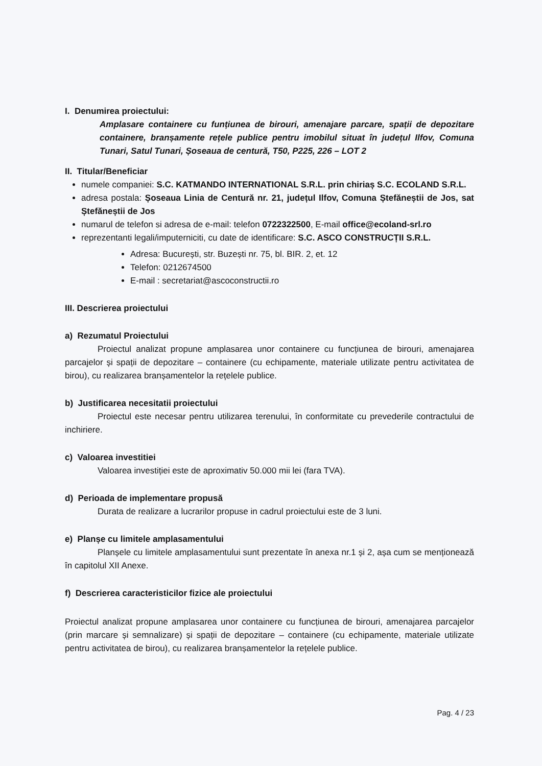I. Denumirea proiectului:
Amplasare containere cu funțiunea de birouri, amenajare parcare, spații de depozitare containere, branșamente rețele publice pentru imobilul situat în județul Ilfov, Comuna Tunari, Satul Tunari, Șoseaua de centură, T50, P225, 226 – LOT 2
II. Titular/Beneficiar
numele companiei: S.C. KATMANDO INTERNATIONAL S.R.L. prin chiriaș S.C. ECOLAND S.R.L.
adresa postala: Șoseaua Linia de Centură nr. 21, județul Ilfov, Comuna Ștefăneștii de Jos, sat Ștefăneștii de Jos
numarul de telefon si adresa de e-mail: telefon 0722322500, E-mail office@ecoland-srl.ro
reprezentanti legali/imputerniciti, cu date de identificare: S.C. ASCO CONSTRUCȚII S.R.L.
Adresa: București, str. Buzești nr. 75, bl. BIR. 2, et. 12
Telefon: 0212674500
E-mail : secretariat@ascoconstructii.ro
III. Descrierea proiectului
a) Rezumatul Proiectului
Proiectul analizat propune amplasarea unor containere cu funcțiunea de birouri, amenajarea parcajelor și spații de depozitare – containere (cu echipamente, materiale utilizate pentru activitatea de birou), cu realizarea branșamentelor la rețelele publice.
b) Justificarea necesitatii proiectului
Proiectul este necesar pentru utilizarea terenului, în conformitate cu prevederile contractului de inchiriere.
c) Valoarea investitiei
Valoarea investiției este de aproximativ 50.000 mii lei (fara TVA).
d) Perioada de implementare propusă
Durata de realizare a lucrarilor propuse in cadrul proiectului este de 3 luni.
e) Planșe cu limitele amplasamentului
Planșele cu limitele amplasamentului sunt prezentate în anexa nr.1 și 2, așa cum se menționează în capitolul XII Anexe.
f) Descrierea caracteristicilor fizice ale proiectului
Proiectul analizat propune amplasarea unor containere cu funcțiunea de birouri, amenajarea parcajelor (prin marcare și semnalizare) și spații de depozitare – containere (cu echipamente, materiale utilizate pentru activitatea de birou), cu realizarea branșamentelor la rețelele publice.
Pag. 4 / 23